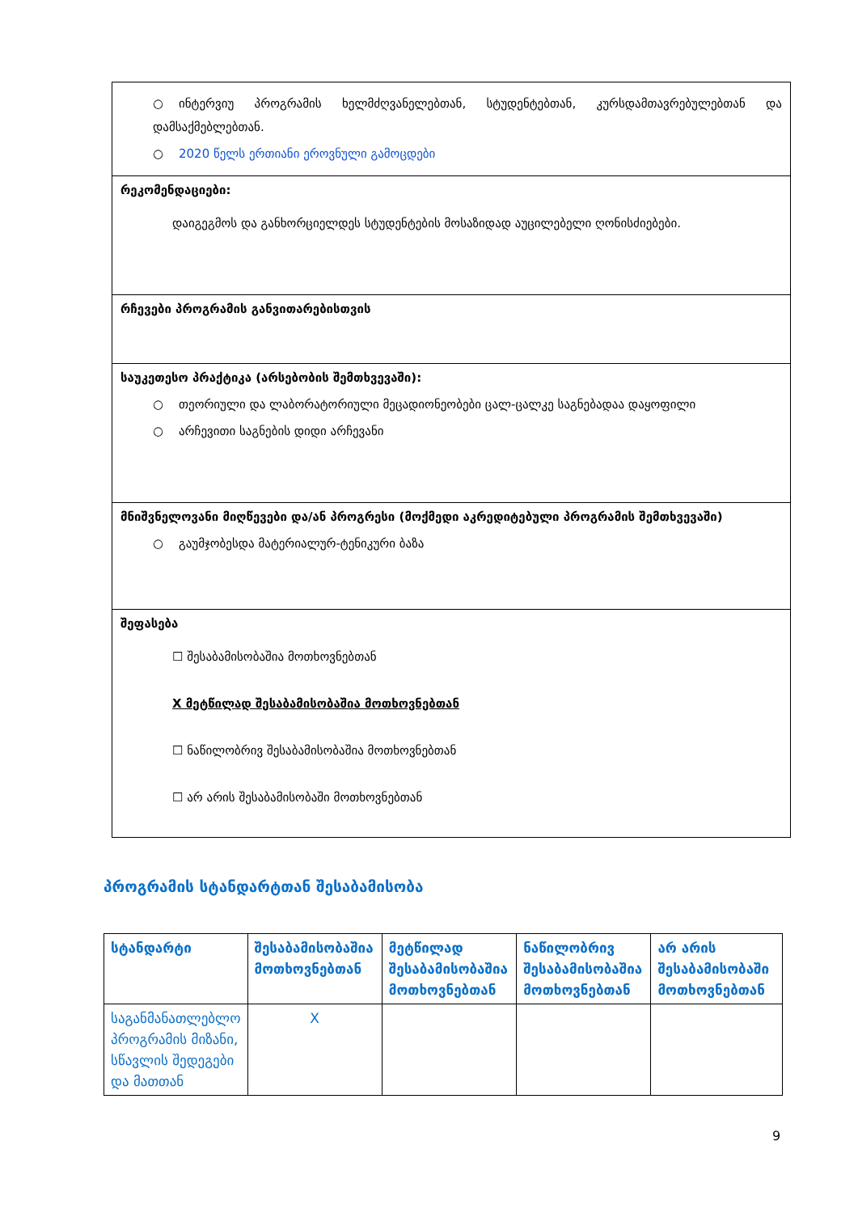| ○ ინტერვიუ პროგრამის ხელმძღვანელებთან, სტუდენტებთან, კურსდამთავრებულებთან და დამსაქმებლებთან. ○ 2020 წელს ერთიანი ეროვნული გამოცდები |
| რეკომენდაციები: დაიგეგმოს და განხორციელდეს სტუდენტების მოსაზიდად აუცილებელი ღონისძიებები. |
| რჩევები პროგრამის განვითარებისთვის |
| საუკეთესო პრაქტიკა (არსებობის შემთხვევაში): ○ თეორიული და ლაბორატორიული მეცადიონეობები ცალ-ცალკე საგნებადაა დაყოფილი ○ არჩევითი საგნების დიდი არჩევანი |
| მნიშვნელოვანი მიღწევები და/ან პროგრესი (მოქმედი აკრედიტებული პროგრამის შემთხვევაში) ○ გაუმჯობესდა მატერიალურ-ტენიკური ბაზა |
| შეფასება ☐ შესაბამისობაშია მოთხოვნებთან X მეტწილად შესაბამისობაშია მოთხოვნებთან ☐ ნაწილობრივ შესაბამისობაშია მოთხოვნებთან ☐ არ არის შესაბამისობაში მოთხოვნებთან |
პროგრამის სტანდარტთან შესაბამისობა
| სტანდარტი | შესაბამისობაშია მოთხოვნებთან | მეტწილად შესაბამისობაშია მოთხოვნებთან | ნაწილობრივ შესაბამისობაშია მოთხოვნებთან | არ არის შესაბამისობაში მოთხოვნებთან |
| --- | --- | --- | --- | --- |
| საგანმანათლებლო პროგრამის მიზანი, სწავლის შედეგები და მათთან | X | | | |
9